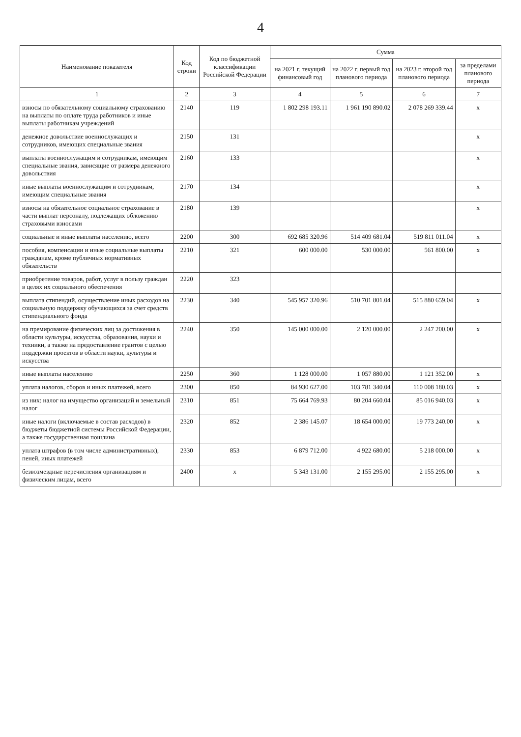4
| Наименование показателя | Код строки | Код по бюджетной классификации Российской Федерации | Сумма | | | |
| --- | --- | --- | --- | --- | --- | --- |
| | | | на 2021 г. текущий финансовый год | на 2022 г. первый год планового периода | на 2023 г. второй год планового периода | за пределами планового периода |
| 1 | 2 | 3 | 4 | 5 | 6 | 7 |
| взносы по обязательному социальному страхованию на выплаты по оплате труда работников и иные выплаты работникам учреждений | 2140 | 119 | 1 802 298 193.11 | 1 961 190 890.02 | 2 078 269 339.44 | x |
| денежное довольствие военнослужащих и сотрудников, имеющих специальные звания | 2150 | 131 | | | | x |
| выплаты военнослужащим и сотрудникам, имеющим специальные звания, зависящие от размера денежного довольствия | 2160 | 133 | | | | x |
| иные выплаты военнослужащим и сотрудникам, имеющим специальные звания | 2170 | 134 | | | | x |
| взносы на обязательное социальное страхование в части выплат персоналу, подлежащих обложению страховыми взносами | 2180 | 139 | | | | x |
| социальные и иные выплаты населению, всего | 2200 | 300 | 692 685 320.96 | 514 409 681.04 | 519 811 011.04 | x |
| пособия, компенсации и иные социальные выплаты гражданам, кроме публичных нормативных обязательств | 2210 | 321 | 600 000.00 | 530 000.00 | 561 800.00 | x |
| приобретение товаров, работ, услуг в пользу граждан в целях их социального обеспечения | 2220 | 323 | | | | |
| выплата стипендий, осуществление иных расходов на социальную поддержку обучающихся за счет средств стипендиального фонда | 2230 | 340 | 545 957 320.96 | 510 701 801.04 | 515 880 659.04 | x |
| на премирование физических лиц за достижения в области культуры, искусства, образования, науки и техники, а также на предоставление грантов с целью поддержки проектов в области науки, культуры и искусства | 2240 | 350 | 145 000 000.00 | 2 120 000.00 | 2 247 200.00 | x |
| иные выплаты населению | 2250 | 360 | 1 128 000.00 | 1 057 880.00 | 1 121 352.00 | x |
| уплата налогов, сборов и иных платежей, всего | 2300 | 850 | 84 930 627.00 | 103 781 340.04 | 110 008 180.03 | x |
| из них: налог на имущество организаций и земельный налог | 2310 | 851 | 75 664 769.93 | 80 204 660.04 | 85 016 940.03 | x |
| иные налоги (включаемые в состав расходов) в бюджеты бюджетной системы Российской Федерации, а также государственная пошлина | 2320 | 852 | 2 386 145.07 | 18 654 000.00 | 19 773 240.00 | x |
| уплата штрафов (в том числе административных), пеней, иных платежей | 2330 | 853 | 6 879 712.00 | 4 922 680.00 | 5 218 000.00 | x |
| безвозмездные перечисления организациям и физическим лицам, всего | 2400 | x | 5 343 131.00 | 2 155 295.00 | 2 155 295.00 | x |